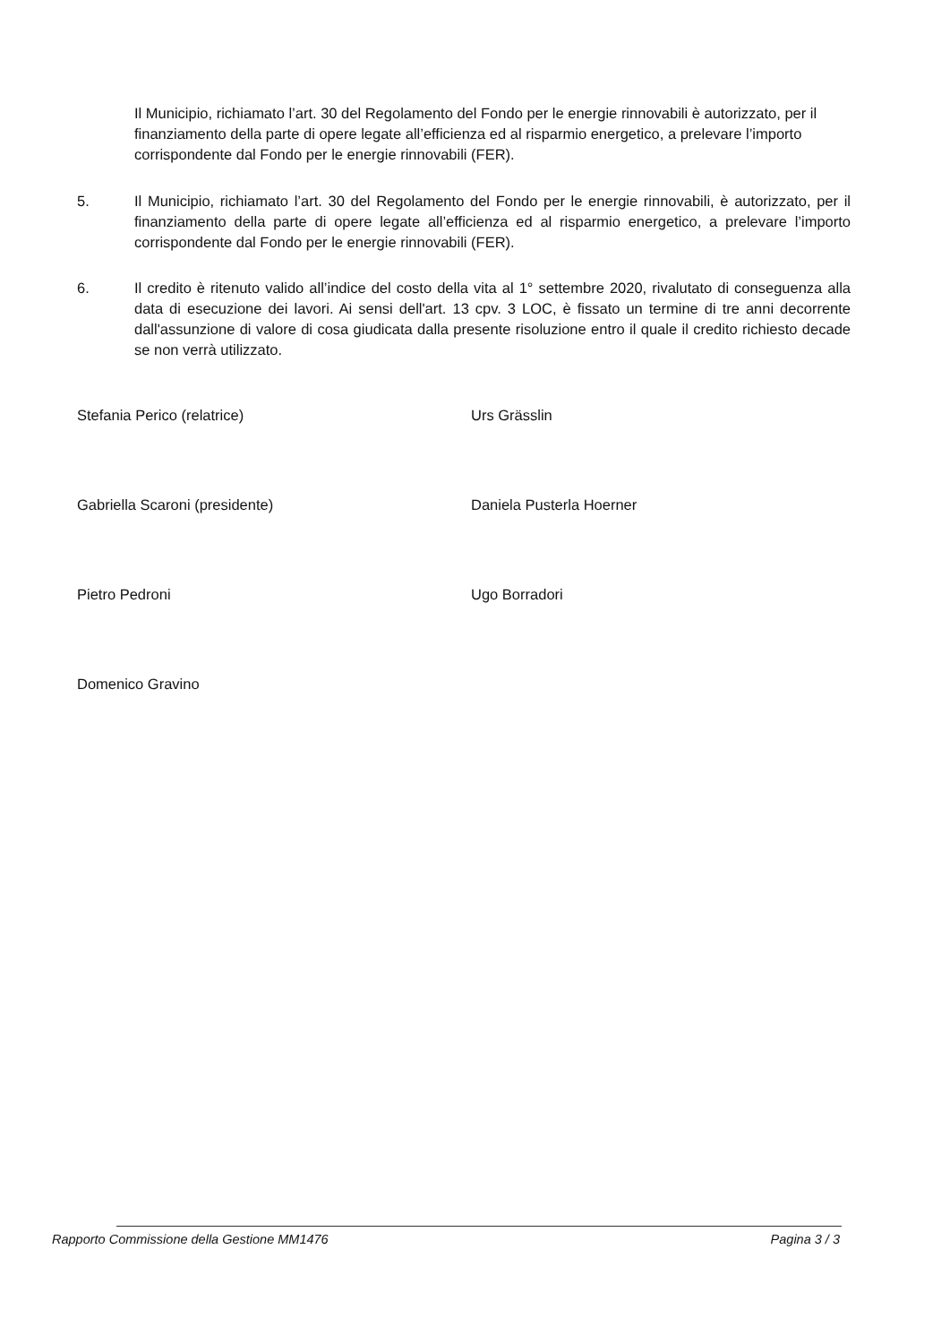Il Municipio, richiamato l’art. 30 del Regolamento del Fondo per le energie rinnovabili è autorizzato, per il finanziamento della parte di opere legate all’efficienza ed al risparmio energetico, a prelevare l’importo corrispondente dal Fondo per le energie rinnovabili (FER).
5. Il Municipio, richiamato l’art. 30 del Regolamento del Fondo per le energie rinnovabili, è autorizzato, per il finanziamento della parte di opere legate all’efficienza ed al risparmio energetico, a prelevare l’importo corrispondente dal Fondo per le energie rinnovabili (FER).
6. Il credito è ritenuto valido all’indice del costo della vita al 1° settembre 2020, rivalutato di conseguenza alla data di esecuzione dei lavori. Ai sensi dell'art. 13 cpv. 3 LOC, è fissato un termine di tre anni decorrente dall'assunzione di valore di cosa giudicata dalla presente risoluzione entro il quale il credito richiesto decade se non verrà utilizzato.
Stefania Perico (relatrice)
Gabriella Scaroni (presidente)
Pietro Pedroni
Domenico Gravino
Urs Grässlin
Daniela Pusterla Hoerner
Ugo Borradori
Rapporto Commissione della Gestione MM1476 Pagina 3 / 3